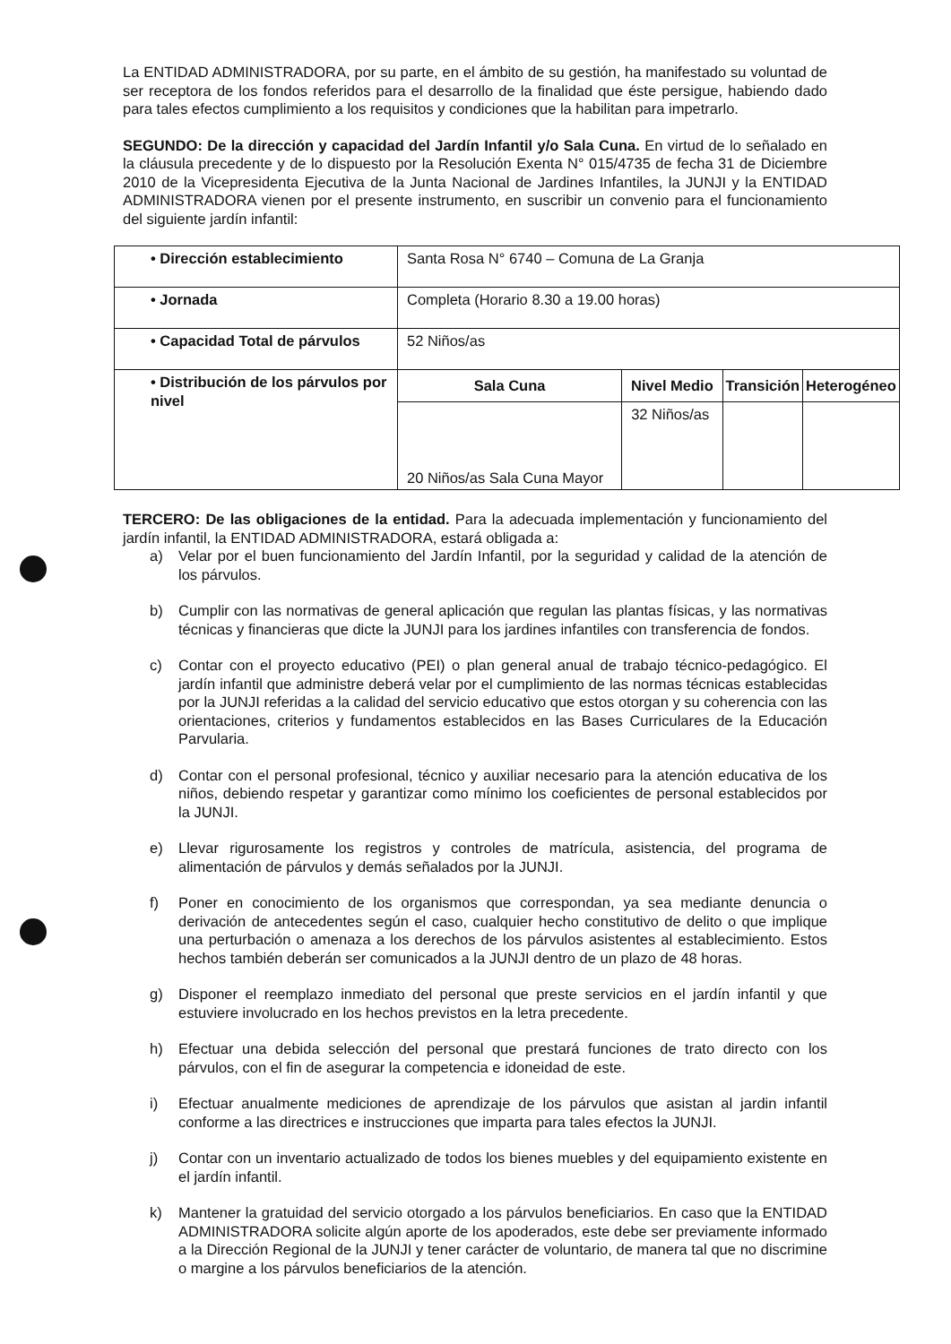La ENTIDAD ADMINISTRADORA, por su parte, en el ámbito de su gestión, ha manifestado su voluntad de ser receptora de los fondos referidos para el desarrollo de la finalidad que éste persigue, habiendo dado para tales efectos cumplimiento a los requisitos y condiciones que la habilitan para impetrarlo.
SEGUNDO: De la dirección y capacidad del Jardín Infantil y/o Sala Cuna. En virtud de lo señalado en la cláusula precedente y de lo dispuesto por la Resolución Exenta N° 015/4735 de fecha 31 de Diciembre 2010 de la Vicepresidenta Ejecutiva de la Junta Nacional de Jardines Infantiles, la JUNJI y la ENTIDAD ADMINISTRADORA vienen por el presente instrumento, en suscribir un convenio para el funcionamiento del siguiente jardín infantil:
| • Dirección establecimiento | Santa Rosa N° 6740 – Comuna de La Granja | | | |
| • Jornada | Completa (Horario 8.30 a 19.00 horas) | | | |
| • Capacidad Total de párvulos | 52 Niños/as | | | |
| • Distribución de los párvulos por nivel | Sala Cuna | Nivel Medio | Transición | Heterogéneo |
| | 20 Niños/as Sala Cuna Mayor | 32 Niños/as | | |
TERCERO: De las obligaciones de la entidad. Para la adecuada implementación y funcionamiento del jardín infantil, la ENTIDAD ADMINISTRADORA, estará obligada a:
a) Velar por el buen funcionamiento del Jardín Infantil, por la seguridad y calidad de la atención de los párvulos.
b) Cumplir con las normativas de general aplicación que regulan las plantas físicas, y las normativas técnicas y financieras que dicte la JUNJI para los jardines infantiles con transferencia de fondos.
c) Contar con el proyecto educativo (PEI) o plan general anual de trabajo técnico-pedagógico. El jardín infantil que administre deberá velar por el cumplimiento de las normas técnicas establecidas por la JUNJI referidas a la calidad del servicio educativo que estos otorgan y su coherencia con las orientaciones, criterios y fundamentos establecidos en las Bases Curriculares de la Educación Parvularia.
d) Contar con el personal profesional, técnico y auxiliar necesario para la atención educativa de los niños, debiendo respetar y garantizar como mínimo los coeficientes de personal establecidos por la JUNJI.
e) Llevar rigurosamente los registros y controles de matrícula, asistencia, del programa de alimentación de párvulos y demás señalados por la JUNJI.
f) Poner en conocimiento de los organismos que correspondan, ya sea mediante denuncia o derivación de antecedentes según el caso, cualquier hecho constitutivo de delito o que implique una perturbación o amenaza a los derechos de los párvulos asistentes al establecimiento. Estos hechos también deberán ser comunicados a la JUNJI dentro de un plazo de 48 horas.
g) Disponer el reemplazo inmediato del personal que preste servicios en el jardín infantil y que estuviere involucrado en los hechos previstos en la letra precedente.
h) Efectuar una debida selección del personal que prestará funciones de trato directo con los párvulos, con el fin de asegurar la competencia e idoneidad de este.
i) Efectuar anualmente mediciones de aprendizaje de los párvulos que asistan al jardin infantil conforme a las directrices e instrucciones que imparta para tales efectos la JUNJI.
j) Contar con un inventario actualizado de todos los bienes muebles y del equipamiento existente en el jardín infantil.
k) Mantener la gratuidad del servicio otorgado a los párvulos beneficiarios. En caso que la ENTIDAD ADMINISTRADORA solicite algún aporte de los apoderados, este debe ser previamente informado a la Dirección Regional de la JUNJI y tener carácter de voluntario, de manera tal que no discrimine o margine a los párvulos beneficiarios de la atención.